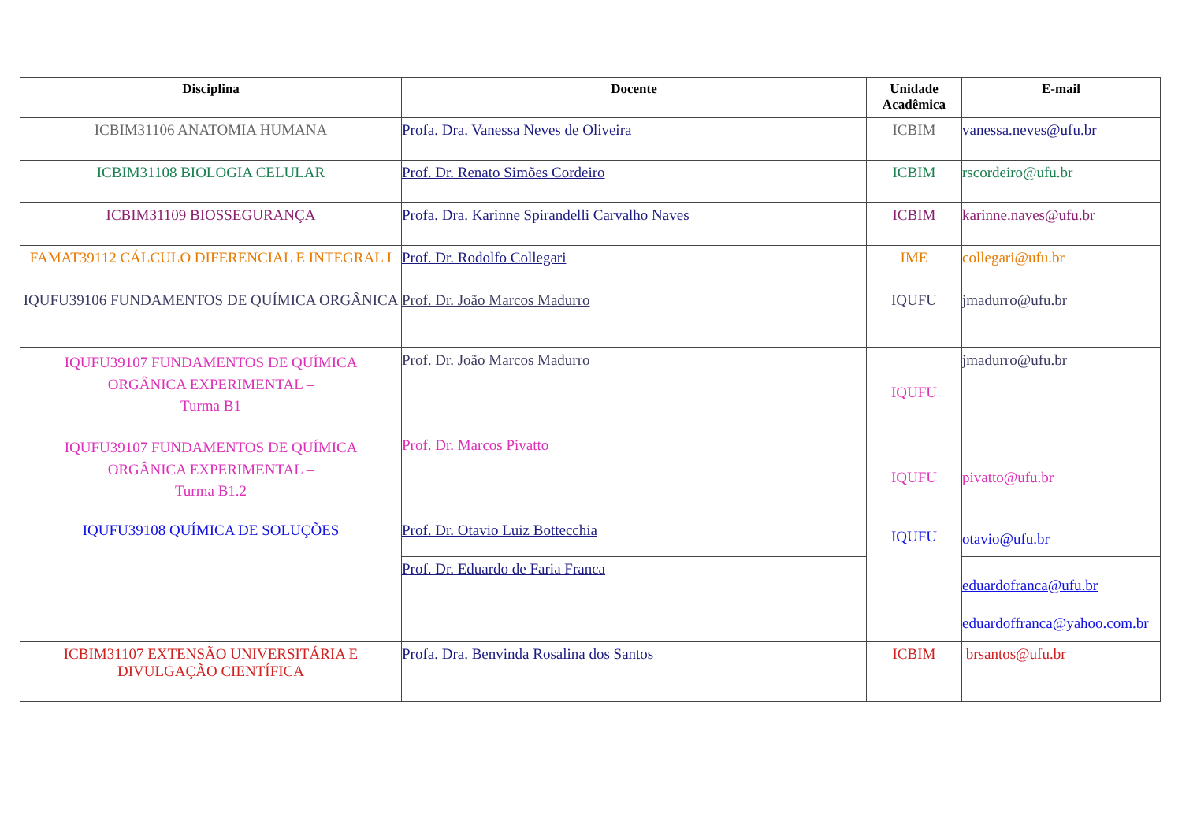| Disciplina | Docente | Unidade Acadêmica | E-mail |
| --- | --- | --- | --- |
| ICBIM31106 ANATOMIA HUMANA | Profa. Dra. Vanessa Neves de Oliveira | ICBIM | vanessa.neves@ufu.br |
| ICBIM31108 BIOLOGIA CELULAR | Prof. Dr. Renato Simões Cordeiro | ICBIM | rscordeiro@ufu.br |
| ICBIM31109 BIOSSEGURANÇA | Profa. Dra. Karinne Spirandelli Carvalho Naves | ICBIM | karinne.naves@ufu.br |
| FAMAT39112 CÁLCULO DIFERENCIAL E INTEGRAL I | Prof. Dr. Rodolfo Collegari | IME | collegari@ufu.br |
| IQUFU39106 FUNDAMENTOS DE QUÍMICA ORGÂNICA | Prof. Dr. João Marcos Madurro | IQUFU | jmadurro@ufu.br |
| IQUFU39107 FUNDAMENTOS DE QUÍMICA ORGÂNICA EXPERIMENTAL – Turma B1 | Prof. Dr. João Marcos Madurro | IQUFU | jmadurro@ufu.br |
| IQUFU39107 FUNDAMENTOS DE QUÍMICA ORGÂNICA EXPERIMENTAL – Turma B1.2 | Prof. Dr. Marcos Pivatto | IQUFU | pivatto@ufu.br |
| IQUFU39108 QUÍMICA DE SOLUÇÕES | Prof. Dr. Otavio Luiz Bottecchia | IQUFU | otavio@ufu.br |
| | Prof. Dr. Eduardo de Faria Franca | | eduardofranca@ufu.br eduardoffranca@yahoo.com.br |
| ICBIM31107 EXTENSÃO UNIVERSITÁRIA E DIVULGAÇÃO CIENTÍFICA | Profa. Dra. Benvinda Rosalina dos Santos | ICBIM | brsantos@ufu.br |